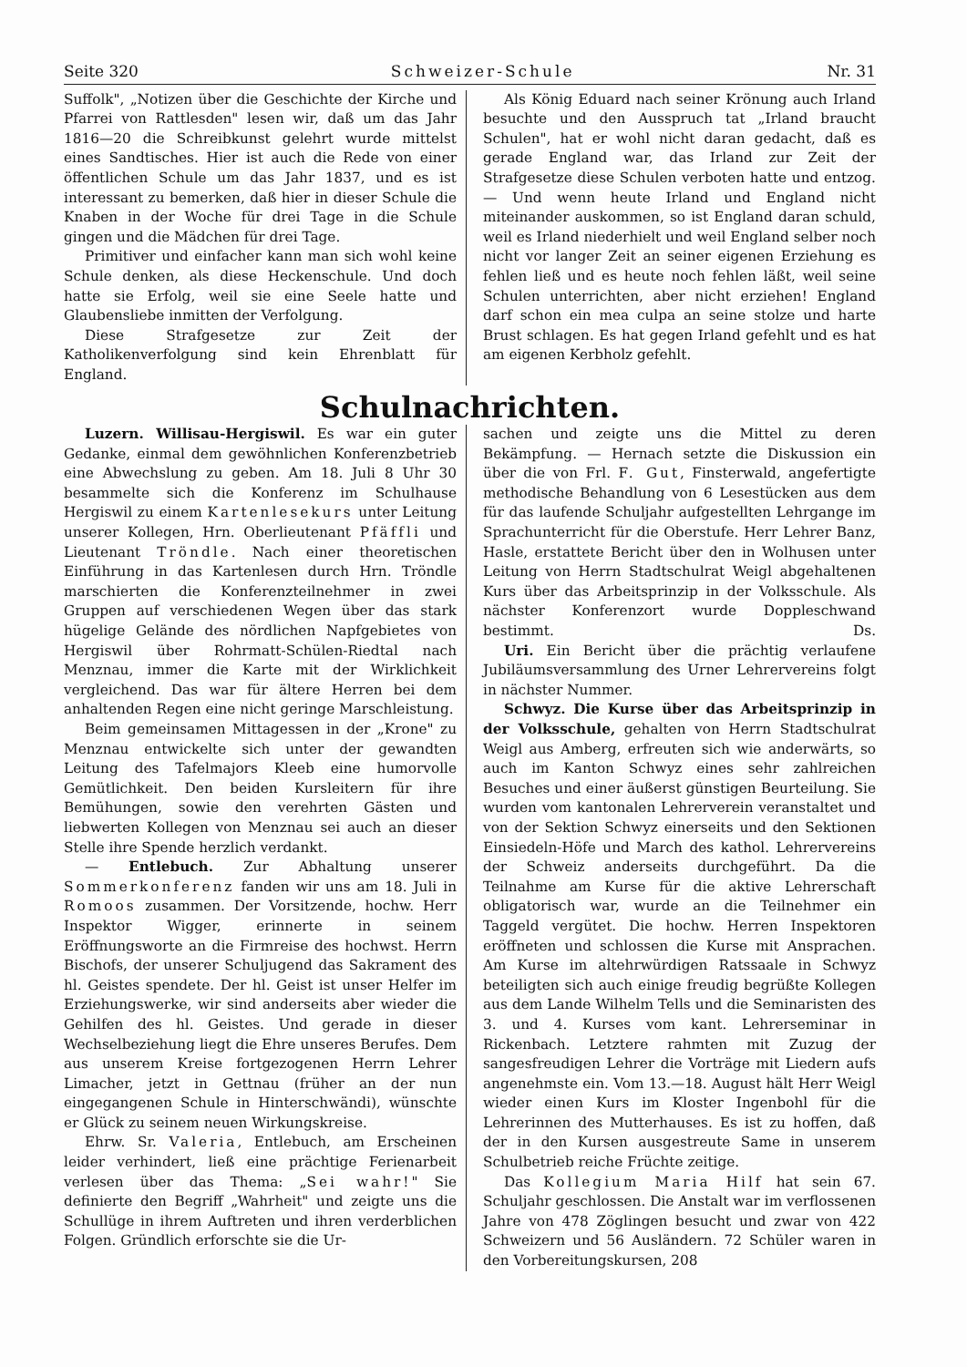Seite 320 Schweizer-Schule Nr. 31
Suffolk", „Notizen über die Geschichte der Kirche und Pfarrei von Rattlesden" lesen wir, daß um das Jahr 1816—20 die Schreibkunst gelehrt wurde mittelst eines Sandtisches. Hier ist auch die Rede von einer öffentlichen Schule um das Jahr 1837, und es ist interessant zu bemerken, daß hier in dieser Schule die Knaben in der Woche für drei Tage in die Schule gingen und die Mädchen für drei Tage.
Primitiver und einfacher kann man sich wohl keine Schule denken, als diese Heckenschule. Und doch hatte sie Erfolg, weil sie eine Seele hatte und Glaubensliebe inmitten der Verfolgung.
Diese Strafgesetze zur Zeit der Katholikenverfolgung sind kein Ehrenblatt für England.
Als König Eduard nach seiner Krönung auch Irland besuchte und den Ausspruch tat „Irland braucht Schulen", hat er wohl nicht daran gedacht, daß es gerade England war, das Irland zur Zeit der Strafgesetze diese Schulen verboten hatte und entzog. — Und wenn heute Irland und England nicht miteinander auskommen, so ist England daran schuld, weil es Irland niederhielt und weil England selber noch nicht vor langer Zeit an seiner eigenen Erziehung es fehlen ließ und es heute noch fehlen läßt, weil seine Schulen unterrichten, aber nicht erziehen! England darf schon ein mea culpa an seine stolze und harte Brust schlagen. Es hat gegen Irland gefehlt und es hat am eigenen Kerbholz gefehlt.
Schulnachrichten.
Luzern. Willisau-Hergiswil. Es war ein guter Gedanke, einmal dem gewöhnlichen Konferenzbetrieb eine Abwechslung zu geben. Am 18. Juli 8 Uhr 30 besammelte sich die Konferenz im Schulhause Hergiswil zu einem Kartenlesekurs unter Leitung unserer Kollegen, Hrn. Oberlieutenant Pfäffli und Lieutenant Tröndle. Nach einer theoretischen Einführung in das Kartenlesen durch Hrn. Tröndle marschierten die Konferenzteilnehmer in zwei Gruppen auf verschiedenen Wegen über das stark hügelige Gelände des nördlichen Napfgebietes von Hergiswil über Rohrmatt-Schülen-Riedtal nach Menznau, immer die Karte mit der Wirklichkeit vergleichend. Das war für ältere Herren bei dem anhaltenden Regen eine nicht geringe Marschleistung.
Beim gemeinsamen Mittagessen in der „Krone" zu Menznau entwickelte sich unter der gewandten Leitung des Tafelmajors Kleeb eine humorvolle Gemütlichkeit. Den beiden Kursleitern für ihre Bemühungen, sowie den verehrten Gästen und liebwerten Kollegen von Menznau sei auch an dieser Stelle ihre Spende herzlich verdankt.
— Entlebuch. Zur Abhaltung unserer Sommerkonferenz fanden wir uns am 18. Juli in Romoos zusammen. Der Vorsitzende, hochw. Herr Inspektor Wigger, erinnerte in seinem Eröffnungsworte an die Firmreise des hochwst. Herrn Bischofs, der unserer Schuljugend das Sakrament des hl. Geistes spendete. Der hl. Geist ist unser Helfer im Erziehungswerke, wir sind anderseits aber wieder die Gehilfen des hl. Geistes. Und gerade in dieser Wechselbeziehung liegt die Ehre unseres Berufes. Dem aus unserem Kreise fortgezogenen Herrn Lehrer Limacher, jetzt in Gettnau (früher an der nun eingegangenen Schule in Hinterschwändi), wünschte er Glück zu seinem neuen Wirkungskreise.
Ehrw. Sr. Valeria, Entlebuch, am Erscheinen leider verhindert, ließ eine prächtige Ferienarbeit verlesen über das Thema: „Sei wahr!" Sie definierte den Begriff „Wahrheit" und zeigte uns die Schullüge in ihrem Auftreten und ihren verderblichen Folgen. Gründlich erforschte sie die Ur-
sachen und zeigte uns die Mittel zu deren Bekämpfung. — Hernach setzte die Diskussion ein über die von Frl. F. Gut, Finsterwald, angefertigte methodische Behandlung von 6 Lesestücken aus dem für das laufende Schuljahr aufgestellten Lehrgange im Sprachunterricht für die Oberstufe. Herr Lehrer Banz, Hasle, erstattete Bericht über den in Wolhusen unter Leitung von Herrn Stadtschulrat Weigl abgehaltenen Kurs über das Arbeitsprinzip in der Volksschule. Als nächster Konferenzort wurde Doppleschwand bestimmt. Ds.
Uri. Ein Bericht über die prächtig verlaufene Jubiläumsversammlung des Urner Lehrervereins folgt in nächster Nummer.
Schwyz. Die Kurse über das Arbeitsprinzip in der Volksschule, gehalten von Herrn Stadtschulrat Weigl aus Amberg, erfreuten sich wie anderwärts, so auch im Kanton Schwyz eines sehr zahlreichen Besuches und einer äußerst günstigen Beurteilung. Sie wurden vom kantonalen Lehrerverein veranstaltet und von der Sektion Schwyz einerseits und den Sektionen Einsiedeln-Höfe und March des kathol. Lehrervereins der Schweiz anderseits durchgeführt. Da die Teilnahme am Kurse für die aktive Lehrerschaft obligatorisch war, wurde an die Teilnehmer ein Taggeld vergütet. Die hochw. Herren Inspektoren eröffneten und schlossen die Kurse mit Ansprachen. Am Kurse im altehrwürdigen Ratssaale in Schwyz beteiligten sich auch einige freudig begrüßte Kollegen aus dem Lande Wilhelm Tells und die Seminaristen des 3. und 4. Kurses vom kant. Lehrerseminar in Rickenbach. Letztere rahmten mit Zuzug der sangesfreudigen Lehrer die Vorträge mit Liedern aufs angenehmste ein. Vom 13.—18. August hält Herr Weigl wieder einen Kurs im Kloster Ingenbohl für die Lehrerinnen des Mutterhauses. Es ist zu hoffen, daß der in den Kursen ausgestreute Same in unserem Schulbetrieb reiche Früchte zeitige.
Das Kollegium Maria Hilf hat sein 67. Schuljahr geschlossen. Die Anstalt war im verflossenen Jahre von 478 Zöglingen besucht und zwar von 422 Schweizern und 56 Ausländern. 72 Schüler waren in den Vorbereitungskursen, 208